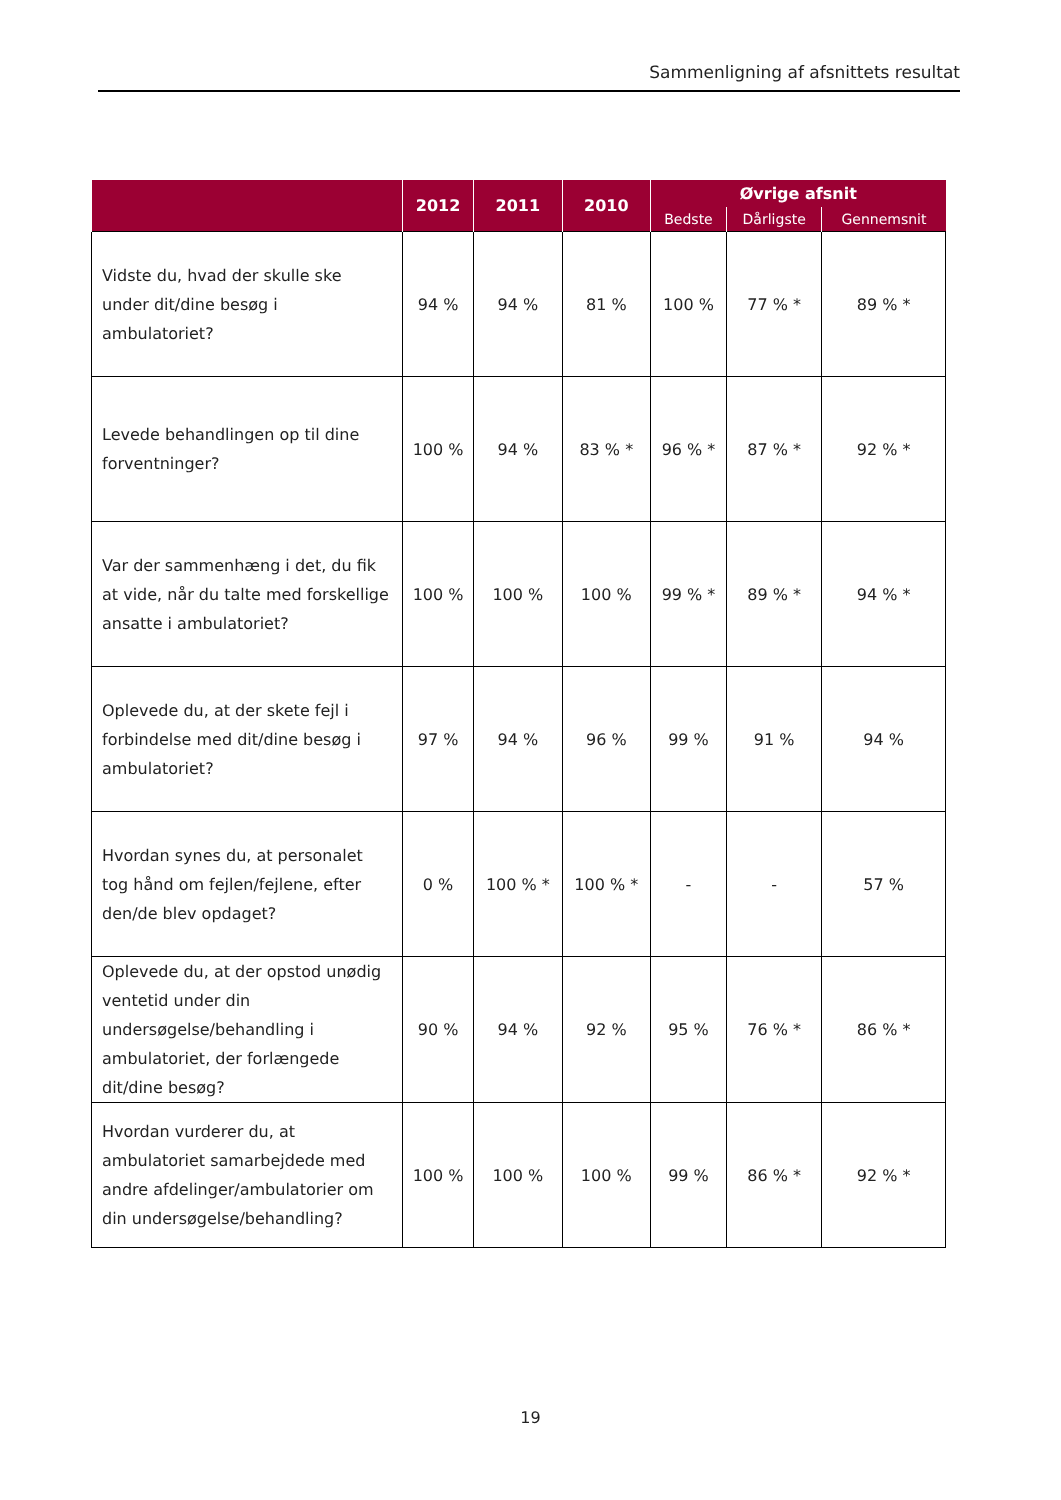Sammenligning af afsnittets resultat
| | 2012 | 2011 | 2010 | Øvrige afsnit | | |
| --- | --- | --- | --- | --- | --- | --- |
| | | | | Bedste | Dårligste | Gennemsnit |
| Vidste du, hvad der skulle ske under dit/dine besøg i ambulatoriet? | 94 % | 94 % | 81 % | 100 % | 77 % * | 89 % * |
| Levede behandlingen op til dine forventninger? | 100 % | 94 % | 83 % * | 96 % * | 87 % * | 92 % * |
| Var der sammenhæng i det, du fik at vide, når du talte med forskellige ansatte i ambulatoriet? | 100 % | 100 % | 100 % | 99 % * | 89 % * | 94 % * |
| Oplevede du, at der skete fejl i forbindelse med dit/dine besøg i ambulatoriet? | 97 % | 94 % | 96 % | 99 % | 91 % | 94 % |
| Hvordan synes du, at personalet tog hånd om fejlen/fejlene, efter den/de blev opdaget? | 0 % | 100 % * | 100 % * | - | - | 57 % |
| Oplevede du, at der opstod unødig ventetid under din undersøgelse/behandling i ambulatoriet, der forlængede dit/dine besøg? | 90 % | 94 % | 92 % | 95 % | 76 % * | 86 % * |
| Hvordan vurderer du, at ambulatoriet samarbejdede med andre afdelinger/ambulatorier om din undersøgelse/behandling? | 100 % | 100 % | 100 % | 99 % | 86 % * | 92 % * |
19